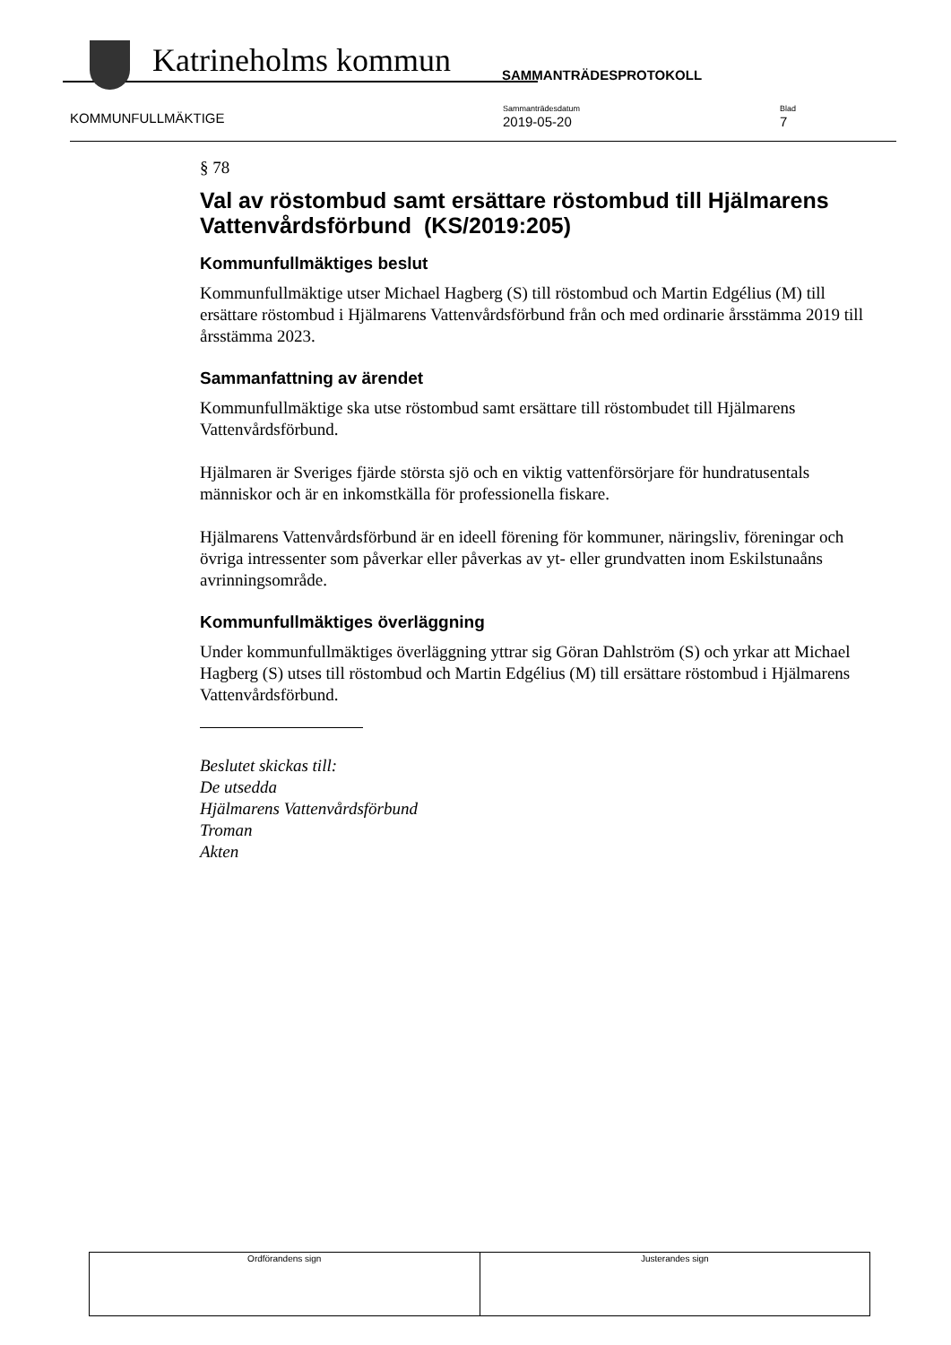Katrineholms kommun
SAMMANTRÄDESPROTOKOLL
KOMMUNFULLMÄKTIGE
Sammanträdesdatum
2019-05-20
Blad
7
§ 78
Val av röstombud samt ersättare röstombud till Hjälmarens Vattenvårdsförbund (KS/2019:205)
Kommunfullmäktiges beslut
Kommunfullmäktige utser Michael Hagberg (S) till röstombud och Martin Edgélius (M) till ersättare röstombud i Hjälmarens Vattenvårdsförbund från och med ordinarie årsstämma 2019 till årsstämma 2023.
Sammanfattning av ärendet
Kommunfullmäktige ska utse röstombud samt ersättare till röstombudet till Hjälmarens Vattenvårdsförbund.
Hjälmaren är Sveriges fjärde största sjö och en viktig vattenförsörjare för hundratusentals människor och är en inkomstkälla för professionella fiskare.
Hjälmarens Vattenvårdsförbund är en ideell förening för kommuner, näringsliv, föreningar och övriga intressenter som påverkar eller påverkas av yt- eller grundvatten inom Eskilstunaåns avrinningsområde.
Kommunfullmäktiges överläggning
Under kommunfullmäktiges överläggning yttrar sig Göran Dahlström (S) och yrkar att Michael Hagberg (S) utses till röstombud och Martin Edgélius (M) till ersättare röstombud i Hjälmarens Vattenvårdsförbund.
Beslutet skickas till:
De utsedda
Hjälmarens Vattenvårdsförbund
Troman
Akten
| Ordförandens sign | Justerandes sign |